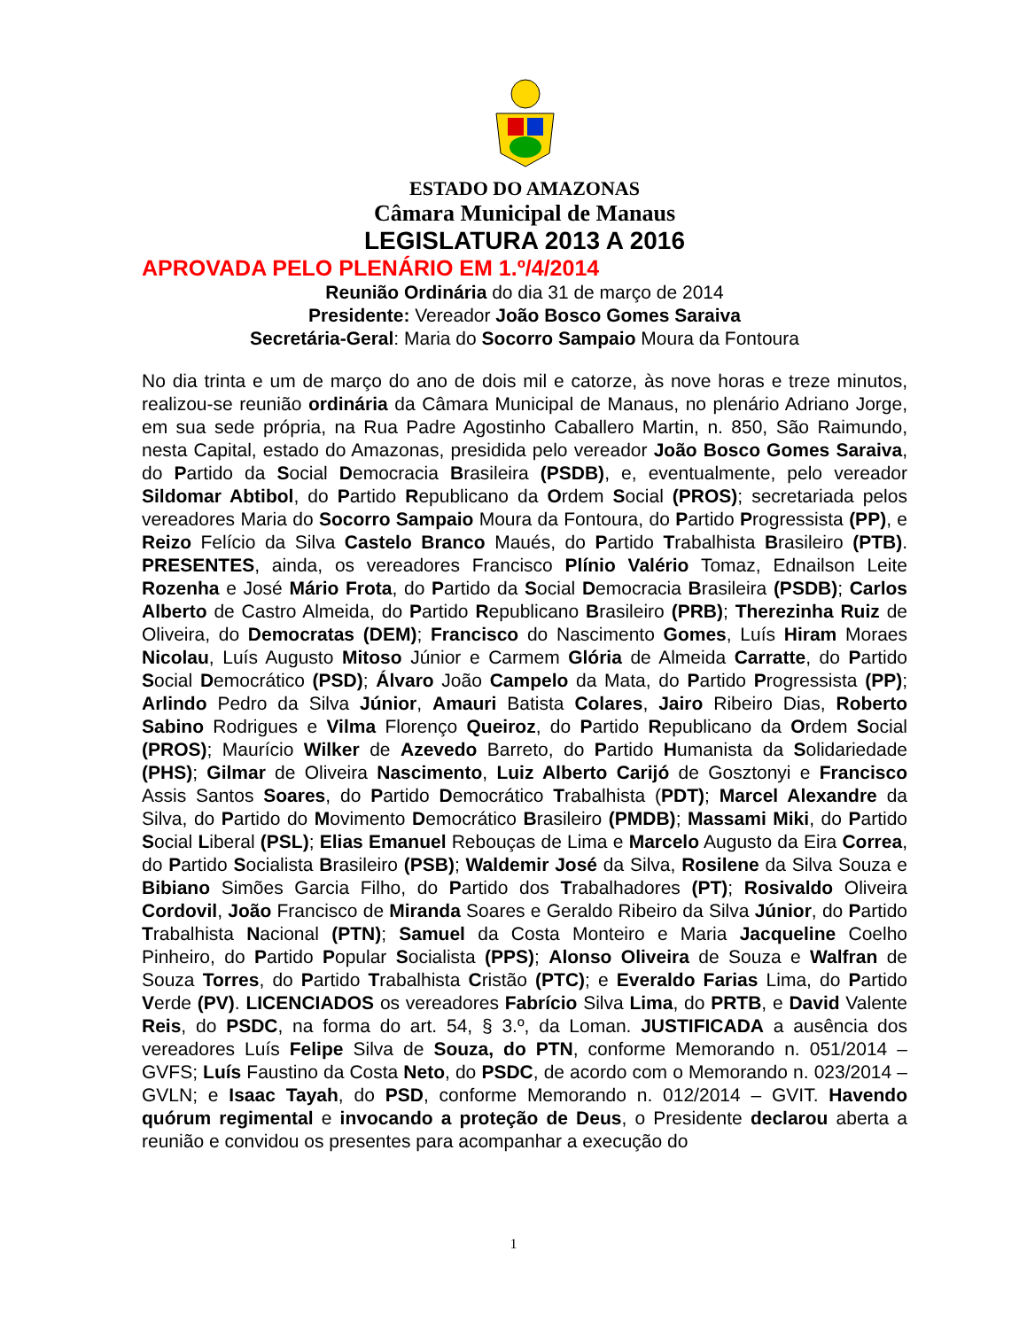ESTADO DO AMAZONAS
Câmara Municipal de Manaus
LEGISLATURA 2013 A 2016
APROVADA PELO PLENÁRIO EM 1.º/4/2014
Reunião Ordinária do dia 31 de março de 2014
Presidente: Vereador João Bosco Gomes Saraiva
Secretária-Geral: Maria do Socorro Sampaio Moura da Fontoura
No dia trinta e um de março do ano de dois mil e catorze, às nove horas e treze minutos, realizou-se reunião ordinária da Câmara Municipal de Manaus, no plenário Adriano Jorge, em sua sede própria, na Rua Padre Agostinho Caballero Martin, n. 850, São Raimundo, nesta Capital, estado do Amazonas, presidida pelo vereador João Bosco Gomes Saraiva, do Partido da Social Democracia Brasileira (PSDB), e, eventualmente, pelo vereador Sildomar Abtibol, do Partido Republicano da Ordem Social (PROS); secretariada pelos vereadores Maria do Socorro Sampaio Moura da Fontoura, do Partido Progressista (PP), e Reizo Felício da Silva Castelo Branco Maués, do Partido Trabalhista Brasileiro (PTB). PRESENTES, ainda, os vereadores Francisco Plínio Valério Tomaz, Ednailson Leite Rozenha e José Mário Frota, do Partido da Social Democracia Brasileira (PSDB); Carlos Alberto de Castro Almeida, do Partido Republicano Brasileiro (PRB); Therezinha Ruiz de Oliveira, do Democratas (DEM); Francisco do Nascimento Gomes, Luís Hiram Moraes Nicolau, Luís Augusto Mitoso Júnior e Carmem Glória de Almeida Carratte, do Partido Social Democrático (PSD); Álvaro João Campelo da Mata, do Partido Progressista (PP); Arlindo Pedro da Silva Júnior, Amauri Batista Colares, Jairo Ribeiro Dias, Roberto Sabino Rodrigues e Vilma Florenço Queiroz, do Partido Republicano da Ordem Social (PROS); Maurício Wilker de Azevedo Barreto, do Partido Humanista da Solidariedade (PHS); Gilmar de Oliveira Nascimento, Luiz Alberto Carijó de Gosztonyi e Francisco Assis Santos Soares, do Partido Democrático Trabalhista (PDT); Marcel Alexandre da Silva, do Partido do Movimento Democrático Brasileiro (PMDB); Massami Miki, do Partido Social Liberal (PSL); Elias Emanuel Rebouças de Lima e Marcelo Augusto da Eira Correa, do Partido Socialista Brasileiro (PSB); Waldemir José da Silva, Rosilene da Silva Souza e Bibiano Simões Garcia Filho, do Partido dos Trabalhadores (PT); Rosivaldo Oliveira Cordovil, João Francisco de Miranda Soares e Geraldo Ribeiro da Silva Júnior, do Partido Trabalhista Nacional (PTN); Samuel da Costa Monteiro e Maria Jacqueline Coelho Pinheiro, do Partido Popular Socialista (PPS); Alonso Oliveira de Souza e Walfran de Souza Torres, do Partido Trabalhista Cristão (PTC); e Everaldo Farias Lima, do Partido Verde (PV). LICENCIADOS os vereadores Fabrício Silva Lima, do PRTB, e David Valente Reis, do PSDC, na forma do art. 54, § 3.º, da Loman. JUSTIFICADA a ausência dos vereadores Luís Felipe Silva de Souza, do PTN, conforme Memorando n. 051/2014 – GVFS; Luís Faustino da Costa Neto, do PSDC, de acordo com o Memorando n. 023/2014 – GVLN; e Isaac Tayah, do PSD, conforme Memorando n. 012/2014 – GVIT. Havendo quórum regimental e invocando a proteção de Deus, o Presidente declarou aberta a reunião e convidou os presentes para acompanhar a execução do
1